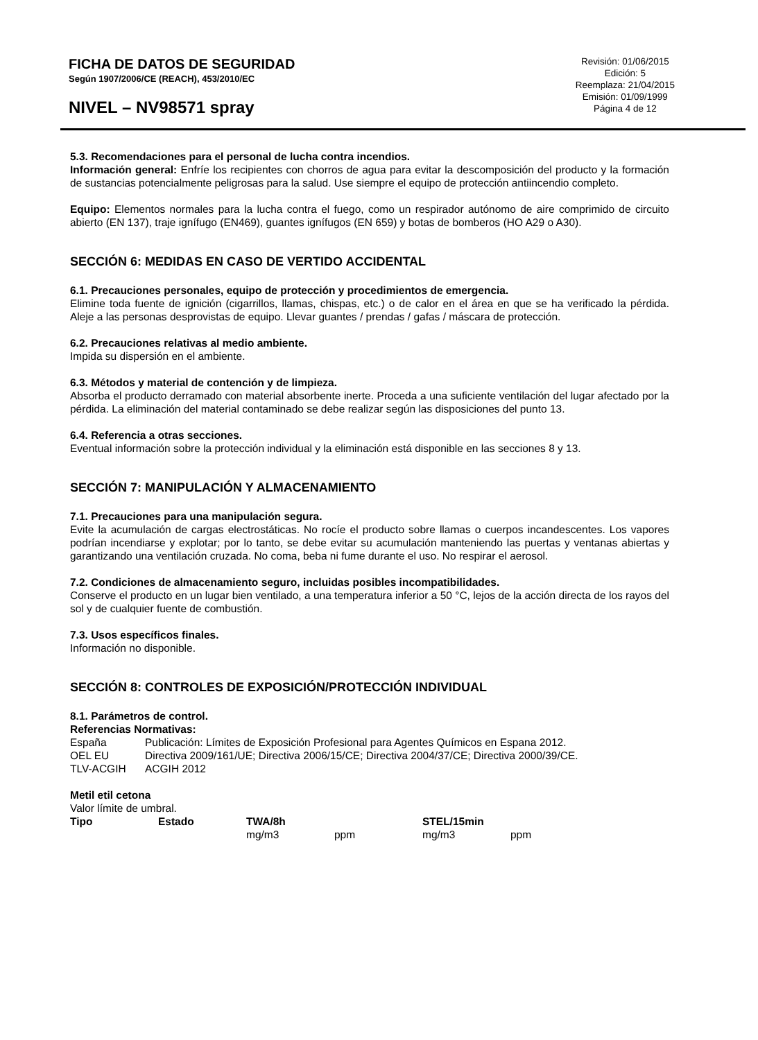FICHA DE DATOS DE SEGURIDAD
Según 1907/2006/CE (REACH), 453/2010/EC
NIVEL – NV98571 spray
Revisión: 01/06/2015
Edición: 5
Reemplaza: 21/04/2015
Emisión: 01/09/1999
Página 4 de 12
5.3. Recomendaciones para el personal de lucha contra incendios.
Información general: Enfríe los recipientes con chorros de agua para evitar la descomposición del producto y la formación de sustancias potencialmente peligrosas para la salud. Use siempre el equipo de protección antiincendio completo.
Equipo: Elementos normales para la lucha contra el fuego, como un respirador autónomo de aire comprimido de circuito abierto (EN 137), traje ignífugo (EN469), guantes ignífugos (EN 659) y botas de bomberos (HO A29 o A30).
SECCIÓN 6: MEDIDAS EN CASO DE VERTIDO ACCIDENTAL
6.1. Precauciones personales, equipo de protección y procedimientos de emergencia.
Elimine toda fuente de ignición (cigarrillos, llamas, chispas, etc.) o de calor en el área en que se ha verificado la pérdida. Aleje a las personas desprovistas de equipo. Llevar guantes / prendas / gafas / máscara de protección.
6.2. Precauciones relativas al medio ambiente.
Impida su dispersión en el ambiente.
6.3. Métodos y material de contención y de limpieza.
Absorba el producto derramado con material absorbente inerte. Proceda a una suficiente ventilación del lugar afectado por la pérdida. La eliminación del material contaminado se debe realizar según las disposiciones del punto 13.
6.4. Referencia a otras secciones.
Eventual información sobre la protección individual y la eliminación está disponible en las secciones 8 y 13.
SECCIÓN 7: MANIPULACIÓN Y ALMACENAMIENTO
7.1. Precauciones para una manipulación segura.
Evite la acumulación de cargas electrostáticas. No rocíe el producto sobre llamas o cuerpos incandescentes. Los vapores podrían incendiarse y explotar; por lo tanto, se debe evitar su acumulación manteniendo las puertas y ventanas abiertas y garantizando una ventilación cruzada. No coma, beba ni fume durante el uso. No respirar el aerosol.
7.2. Condiciones de almacenamiento seguro, incluidas posibles incompatibilidades.
Conserve el producto en un lugar bien ventilado, a una temperatura inferior a 50 °C, lejos de la acción directa de los rayos del sol y de cualquier fuente de combustión.
7.3. Usos específicos finales.
Información no disponible.
SECCIÓN 8: CONTROLES DE EXPOSICIÓN/PROTECCIÓN INDIVIDUAL
8.1. Parámetros de control.
Referencias Normativas:
| España | Publicación: Límites de Exposición Profesional para Agentes Químicos en Espana 2012. |
| OEL EU | Directiva 2009/161/UE; Directiva 2006/15/CE; Directiva 2004/37/CE; Directiva 2000/39/CE. |
| TLV-ACGIH | ACGIH 2012 |
Metil etil cetona
Valor límite de umbral.
| Tipo | Estado | TWA/8h | | STEL/15min | |
| --- | --- | --- | --- | --- | --- |
| | | mg/m3 | ppm | mg/m3 | ppm |